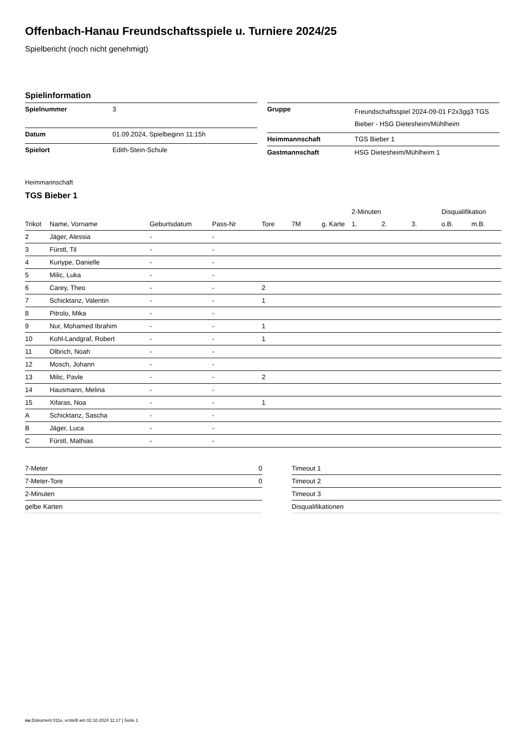Offenbach-Hanau Freundschaftsspiele u. Turniere 2024/25
Spielbericht (noch nicht genehmigt)
Spielinformation
| Spielnummer | 3 |
| Datum | 01.09.2024, Spielbeginn 11:15h |
| Spielort | Edith-Stein-Schule |
| Gruppe | Freundschaftsspiel 2024-09-01 F2x3gg3 TGS Bieber - HSG Dietesheim/Mühlheim |
| Heimmannschaft | TGS Bieber 1 |
| Gastmannschaft | HSG Dietesheim/Mühlheim 1 |
Heimmannschaft
TGS Bieber 1
| | | | | | | | 2-Minuten | | | Disqualifikation | |
| --- | --- | --- | --- | --- | --- | --- | --- | --- | --- | --- | --- |
| Trikot | Name, Vorname | Geburtsdatum | Pass-Nr | Tore | 7M | g. Karte | 1. | 2. | 3. | o.B. | m.B. |
| 2 | Jäger, Alessia | - | - | | | | | | | | |
| 3 | Fürstl, Til | - | - | | | | | | | | |
| 4 | Kuriype, Danielle | - | - | | | | | | | | |
| 5 | Milic, Luka | - | - | | | | | | | | |
| 6 | Carey, Theo | - | - | 2 | | | | | | | |
| 7 | Schicktanz, Valentin | - | - | 1 | | | | | | | |
| 8 | Pitrolo, Mika | - | - | | | | | | | | |
| 9 | Nur, Mohamed Ibrahim | - | - | 1 | | | | | | | |
| 10 | Kohl-Landgraf, Robert | - | - | 1 | | | | | | | |
| 11 | Olbrich, Noah | - | - | | | | | | | | |
| 12 | Mosch, Johann | - | - | | | | | | | | |
| 13 | Milic, Pavle | - | - | 2 | | | | | | | |
| 14 | Hausmann, Melina | - | - | | | | | | | | |
| 15 | Xifaras, Noa | - | - | 1 | | | | | | | |
| A | Schicktanz, Sascha | - | - | | | | | | | | |
| B | Jäger, Luca | - | - | | | | | | | | |
| C | Fürstl, Mathias | - | - | | | | | | | | |
| 7-Meter | 0 |
| 7-Meter-Tore | 0 |
| 2-Minuten | |
| gelbe Karten | |
| Timeout 1 |
| Timeout 2 |
| Timeout 3 |
| Disqualifikationen |
nu.Dokument 011e, erstellt am 02.10.2024 11:17 | Seite 1